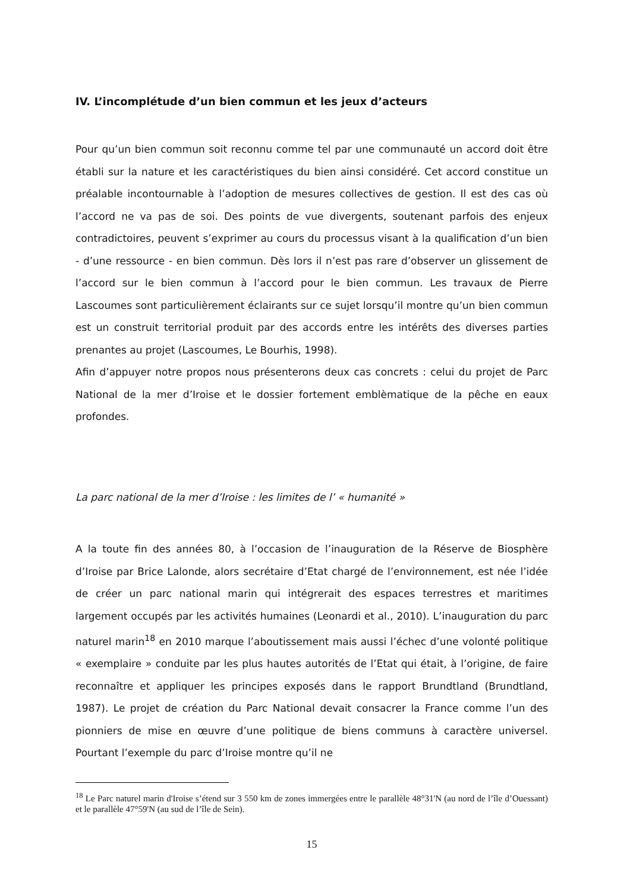IV. L’incomplétude d’un bien commun et les jeux d’acteurs
Pour qu’un bien commun soit reconnu comme tel par une communauté un accord doit être établi sur la nature et les caractéristiques du bien ainsi considéré. Cet accord constitue un préalable incontournable à l’adoption de mesures collectives de gestion. Il est des cas où l’accord ne va pas de soi. Des points de vue divergents, soutenant parfois des enjeux contradictoires, peuvent s’exprimer au cours du processus visant à la qualification d’un bien - d’une ressource - en bien commun. Dès lors il n’est pas rare d’observer un glissement de l’accord sur le bien commun à l’accord pour le bien commun. Les travaux de Pierre Lascoumes sont particulièrement éclairants sur ce sujet lorsqu’il montre qu’un bien commun est un construit territorial produit par des accords entre les intérêts des diverses parties prenantes au projet (Lascoumes, Le Bourhis, 1998).
Afin d’appuyer notre propos nous présenterons deux cas concrets : celui du projet de Parc National de la mer d’Iroise et le dossier fortement emblèmatique de la pêche en eaux profondes.
La parc national de la mer d’Iroise : les limites de l’ « humanité »
A la toute fin des années 80, à l’occasion de l’inauguration de la Réserve de Biosphère d’Iroise par Brice Lalonde, alors secrétaire d’Etat chargé de l’environnement, est née l’idée de créer un parc national marin qui intégrerait des espaces terrestres et maritimes largement occupés par les activités humaines (Leonardi et al., 2010). L’inauguration du parc naturel marin<sup>18</sup> en 2010 marque l’aboutissement mais aussi l’échec d’une volonté politique « exemplaire » conduite par les plus hautes autorités de l’Etat qui était, à l’origine, de faire reconnaître et appliquer les principes exposés dans le rapport Brundtland (Brundtland, 1987). Le projet de création du Parc National devait consacrer la France comme l’un des pionniers de mise en œuvre d’une politique de biens communs à caractère universel. Pourtant l’exemple du parc d’Iroise montre qu’il ne
<sup>18</sup> Le Parc naturel marin d'Iroise s’étend sur 3 550 km de zones immergées entre le parallèle 48°31'N (au nord de l’île d’Ouessant) et le parallèle 47°59'N (au sud de l’île de Sein).
15